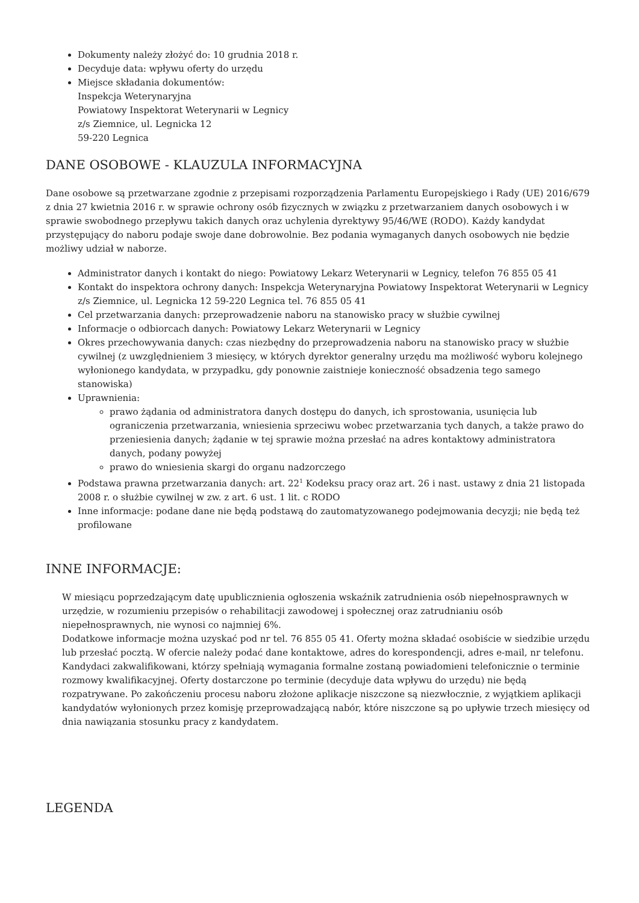Dokumenty należy złożyć do: 10 grudnia 2018 r.
Decyduje data: wpływu oferty do urzędu
Miejsce składania dokumentów:
Inspekcja Weterynaryjna
Powiatowy Inspektorat Weterynarii w Legnicy
z/s Ziemnice, ul. Legnicka 12
59-220 Legnica
DANE OSOBOWE - KLAUZULA INFORMACYJNA
Dane osobowe są przetwarzane zgodnie z przepisami rozporządzenia Parlamentu Europejskiego i Rady (UE) 2016/679 z dnia 27 kwietnia 2016 r. w sprawie ochrony osób fizycznych w związku z przetwarzaniem danych osobowych i w sprawie swobodnego przepływu takich danych oraz uchylenia dyrektywy 95/46/WE (RODO). Każdy kandydat przystępujący do naboru podaje swoje dane dobrowolnie. Bez podania wymaganych danych osobowych nie będzie możliwy udział w naborze.
Administrator danych i kontakt do niego: Powiatowy Lekarz Weterynarii w Legnicy, telefon 76 855 05 41
Kontakt do inspektora ochrony danych: Inspekcja Weterynaryjna Powiatowy Inspektorat Weterynarii w Legnicy z/s Ziemnice, ul. Legnicka 12 59-220 Legnica tel. 76 855 05 41
Cel przetwarzania danych: przeprowadzenie naboru na stanowisko pracy w służbie cywilnej
Informacje o odbiorcach danych: Powiatowy Lekarz Weterynarii w Legnicy
Okres przechowywania danych: czas niezbędny do przeprowadzenia naboru na stanowisko pracy w służbie cywilnej (z uwzględnieniem 3 miesięcy, w których dyrektor generalny urzędu ma możliwość wyboru kolejnego wyłonionego kandydata, w przypadku, gdy ponownie zaistnieje konieczność obsadzenia tego samego stanowiska)
Uprawnienia:
prawo żądania od administratora danych dostępu do danych, ich sprostowania, usunięcia lub ograniczenia przetwarzania, wniesienia sprzeciwu wobec przetwarzania tych danych, a także prawo do przeniesienia danych; żądanie w tej sprawie można przesłać na adres kontaktowy administratora danych, podany powyżej
prawo do wniesienia skargi do organu nadzorczego
Podstawa prawna przetwarzania danych: art. 22<sup>1</sup> Kodeksu pracy oraz art. 26 i nast. ustawy z dnia 21 listopada 2008 r. o służbie cywilnej w zw. z art. 6 ust. 1 lit. c RODO
Inne informacje: podane dane nie będą podstawą do zautomatyzowanego podejmowania decyzji; nie będą też profilowane
INNE INFORMACJE:
W miesiącu poprzedzającym datę upublicznienia ogłoszenia wskaźnik zatrudnienia osób niepełnosprawnych w urzędzie, w rozumieniu przepisów o rehabilitacji zawodowej i społecznej oraz zatrudnianiu osób niepełnosprawnych, nie wynosi co najmniej 6%.
Dodatkowe informacje można uzyskać pod nr tel. 76 855 05 41. Oferty można składać osobiście w siedzibie urzędu lub przesłać pocztą. W ofercie należy podać dane kontaktowe, adres do korespondencji, adres e-mail, nr telefonu. Kandydaci zakwalifikowani, którzy spełniają wymagania formalne zostaną powiadomieni telefonicznie o terminie rozmowy kwalifikacyjnej. Oferty dostarczone po terminie (decyduje data wpływu do urzędu) nie będą rozpatrywane. Po zakończeniu procesu naboru złożone aplikacje niszczone są niezwłocznie, z wyjątkiem aplikacji kandydatów wyłonionych przez komisję przeprowadzającą nabór, które niszczone są po upływie trzech miesięcy od dnia nawiązania stosunku pracy z kandydatem.
LEGENDA